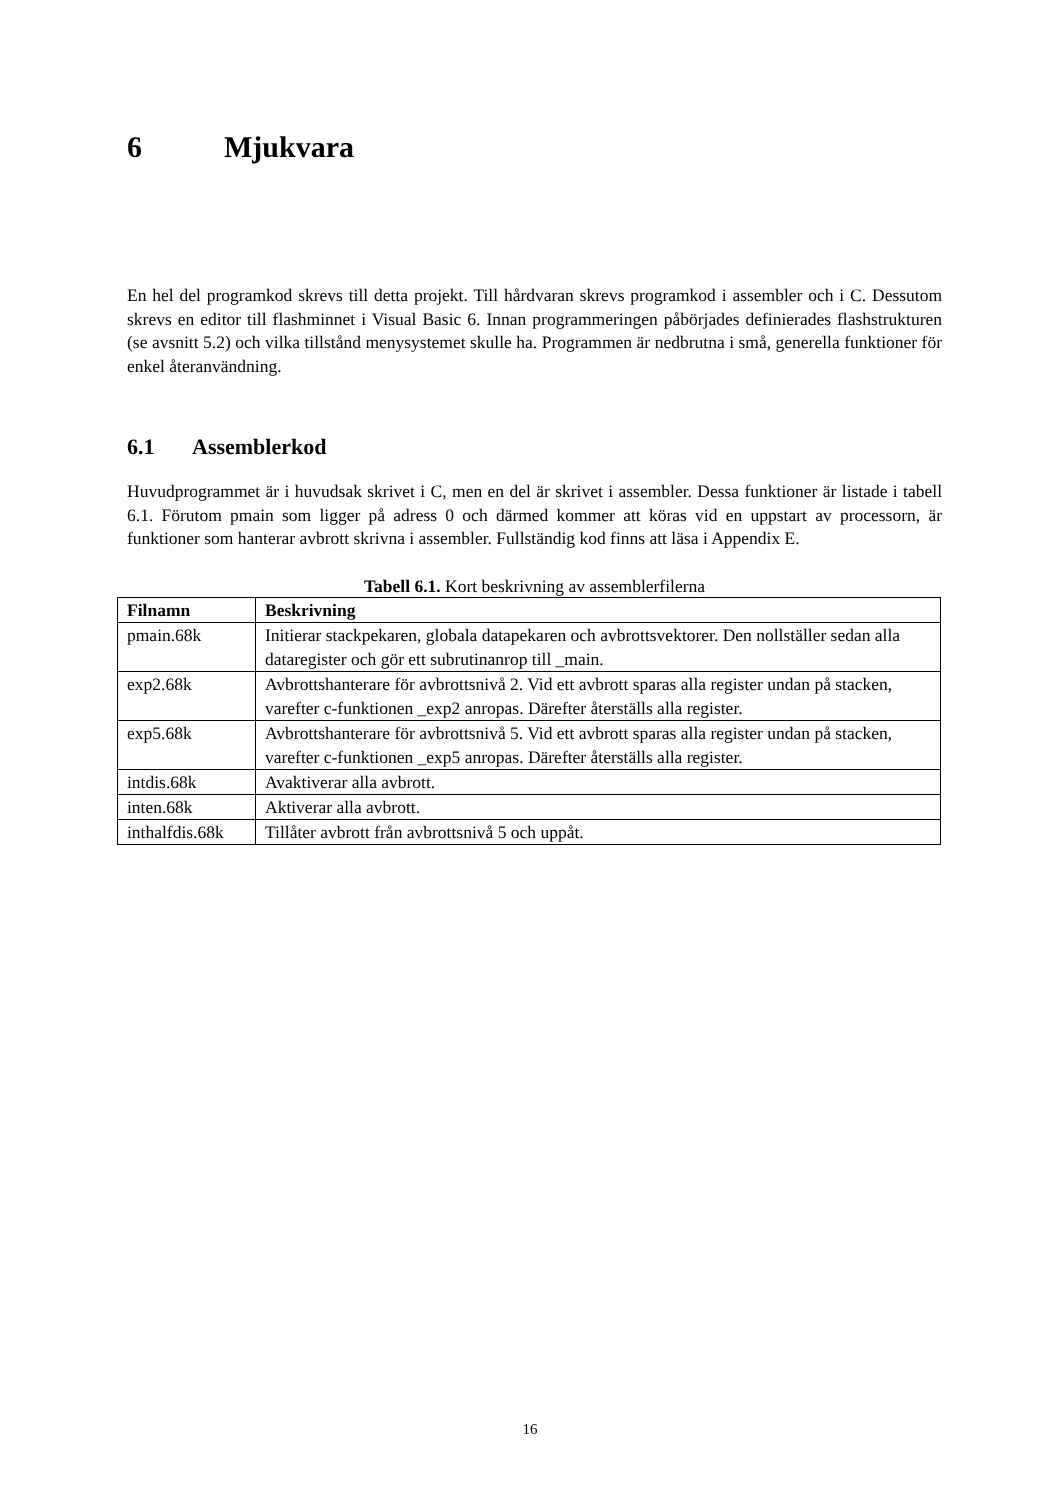6 Mjukvara
En hel del programkod skrevs till detta projekt. Till hårdvaran skrevs programkod i assembler och i C. Dessutom skrevs en editor till flashminnet i Visual Basic 6. Innan programmeringen påbörjades definierades flashstrukturen (se avsnitt 5.2) och vilka tillstånd menysystemet skulle ha. Programmen är nedbrutna i små, generella funktioner för enkel återanvändning.
6.1 Assemblerkod
Huvudprogrammet är i huvudsak skrivet i C, men en del är skrivet i assembler. Dessa funktioner är listade i tabell 6.1. Förutom pmain som ligger på adress 0 och därmed kommer att köras vid en uppstart av processorn, är funktioner som hanterar avbrott skrivna i assembler. Fullständig kod finns att läsa i Appendix E.
Tabell 6.1. Kort beskrivning av assemblerfilerna
| Filnamn | Beskrivning |
| --- | --- |
| pmain.68k | Initierar stackpekaren, globala datapekaren och avbrottsvektorer. Den nollställer sedan alla dataregister och gör ett subrutinanrop till _main. |
| exp2.68k | Avbrottshanterare för avbrottsnivå 2. Vid ett avbrott sparas alla register undan på stacken, varefter c-funktionen _exp2 anropas. Därefter återställs alla register. |
| exp5.68k | Avbrottshanterare för avbrottsnivå 5. Vid ett avbrott sparas alla register undan på stacken, varefter c-funktionen _exp5 anropas. Därefter återställs alla register. |
| intdis.68k | Avaktiverar alla avbrott. |
| inten.68k | Aktiverar alla avbrott. |
| inthalfdis.68k | Tillåter avbrott från avbrottsnivå 5 och uppåt. |
16